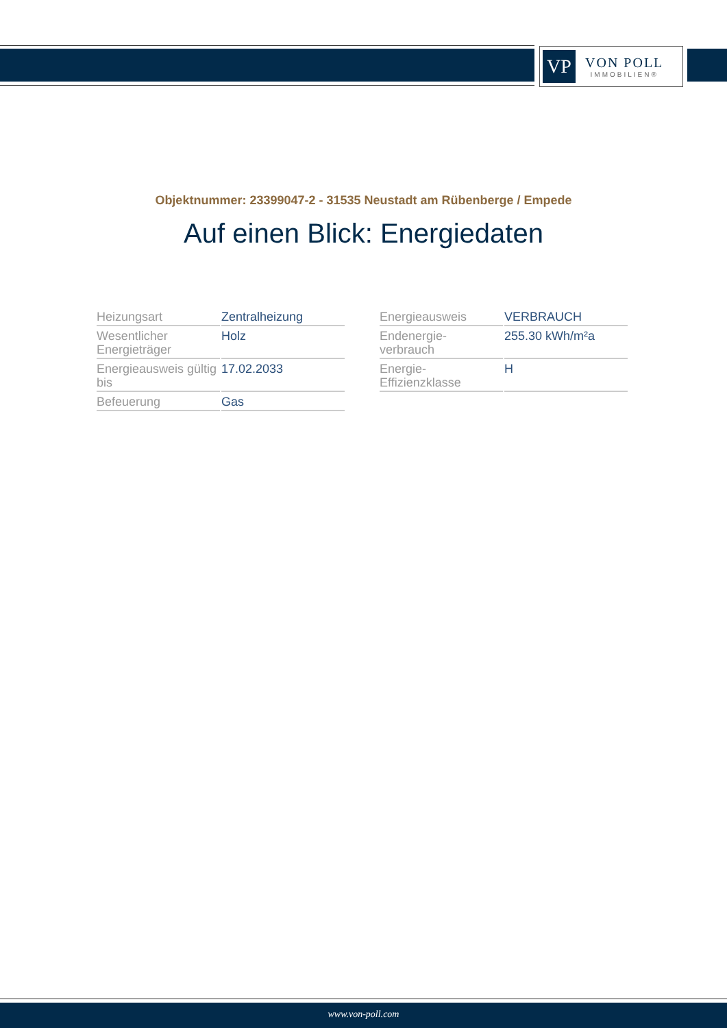VP
VON POLL
IMMOBILIEN®
Objektnummer: 23399047-2 - 31535 Neustadt am Rübenberge / Empede
Auf einen Blick: Energiedaten
| Heizungsart | Zentralheizung |
| Wesentlicher Energieträger | Holz |
| Energieausweis gültig bis | 17.02.2033 |
| Befeuerung | Gas |
| Energieausweis | VERBRAUCH |
| Endenergie- verbrauch | 255.30 kWh/m²a |
| Energie- Effizienzklasse | H |
www.von-poll.com